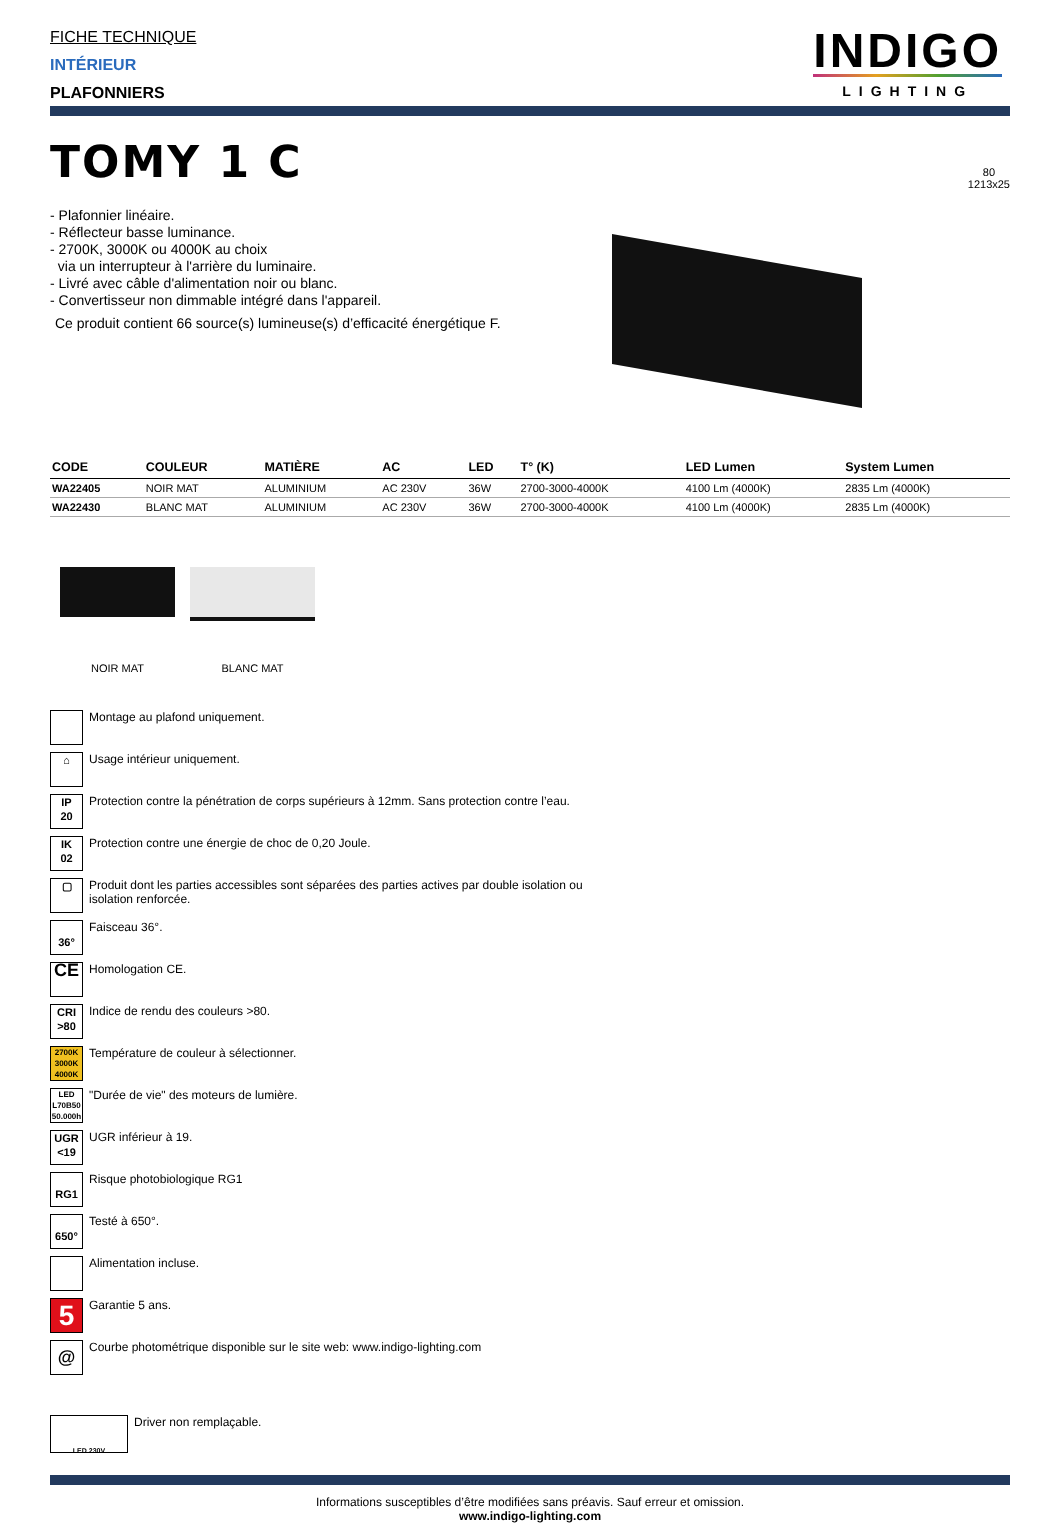FICHE TECHNIQUE
INTÉRIEUR
PLAFONNIERS
INDIGO
LIGHTING
TOMY 1 C
- Plafonnier linéaire.
- Réflecteur basse luminance.
- 2700K, 3000K ou 4000K au choix
via un interrupteur à l'arrière du luminaire.
- Livré avec câble d'alimentation noir ou blanc.
- Convertisseur non dimmable intégré dans l'appareil.
Ce produit contient 66 source(s) lumineuse(s) d’efficacité énergétique F.
80
1213x25
| CODE | COULEUR | MATIÈRE | AC | LED | T° (K) | LED Lumen | System Lumen |
| --- | --- | --- | --- | --- | --- | --- | --- |
| WA22405 | NOIR MAT | ALUMINIUM | AC 230V | 36W | 2700-3000-4000K | 4100 Lm (4000K) | 2835 Lm (4000K) |
| WA22430 | BLANC MAT | ALUMINIUM | AC 230V | 36W | 2700-3000-4000K | 4100 Lm (4000K) | 2835 Lm (4000K) |
NOIR MAT
BLANC MAT
Montage au plafond uniquement.
⌂
Usage intérieur uniquement.
IP
20
Protection contre la pénétration de corps supérieurs à 12mm. Sans protection contre l’eau.
IK
02
Protection contre une énergie de choc de 0,20 Joule.
▢
Produit dont les parties accessibles sont séparées des parties actives par double isolation ou
isolation renforcée.
36°
Faisceau 36°.
CE
Homologation CE.
CRI
>80
Indice de rendu des couleurs >80.
2700K
3000K
4000K
Température de couleur à sélectionner.
LED
L70B50
50.000h
"Durée de vie" des moteurs de lumière.
UGR
<19
UGR inférieur à 19.
RG1
Risque photobiologique RG1
650°
Testé à 650°.
Alimentation incluse.
5
Garantie 5 ans.
@
Courbe photométrique disponible sur le site web: www.indigo-lighting.com
LED 230V
Driver non remplaçable.
Informations susceptibles d’être modifiées sans préavis. Sauf erreur et omission.
www.indigo-lighting.com